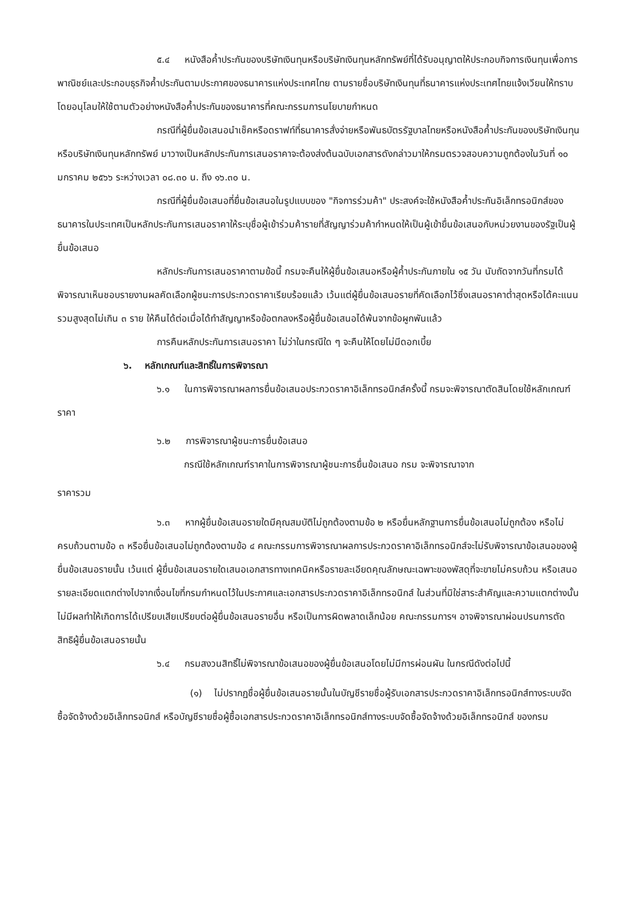๕.๔ หนังสือค้ำประกันของบริษัทเงินทุนหรือบริษัทเงินทุนหลักทรัพย์ที่ได้รับอนุญาตให้ประกอบกิจการเงินทุนเพื่อการพาณิชย์และประกอบธุรกิจค้ำประกันตามประกาศของธนาคารแห่งประเทศไทย ตามรายชื่อบริษัทเงินทุนที่ธนาคารแห่งประเทศไทยแจ้งเวียนให้ทราบ โดยอนุโลมให้ใช้ตามตัวอย่างหนังสือค้ำประกันของธนาคารที่คณะกรรมการนโยบายกำหนด
กรณีที่ผู้ยื่นข้อเสนอนำเช็คหรือดราฟท์ที่ธนาคารสั่งจ่ายหรือพันธบัตรรัฐบาลไทยหรือหนังสือค้ำประกันของบริษัทเงินทุนหรือบริษัทเงินทุนหลักทรัพย์ มาวางเป็นหลักประกันการเสนอราคาจะต้องส่งต้นฉบับเอกสารดังกล่าวมาให้กรมตรวจสอบความถูกต้องในวันที่ ๑๐ มกราคม ๒๕๖๖ ระหว่างเวลา ๐๘.๓๐ น. ถึง ๑๖.๓๐ น.
กรณีที่ผู้ยื่นข้อเสนอที่ยื่นข้อเสนอในรูปแบบของ "กิจการร่วมค้า" ประสงค์จะใช้หนังสือค้ำประกันอิเล็กทรอนิกส์ของธนาคารในประเทศเป็นหลักประกันการเสนอราคาให้ระบุชื่อผู้เข้าร่วมค้ารายที่สัญญาร่วมค้ากำหนดให้เป็นผู้เข้ายื่นข้อเสนอกับหน่วยงานของรัฐเป็นผู้ยื่นข้อเสนอ
หลักประกันการเสนอราคาตามข้อนี้ กรมจะคืนให้ผู้ยื่นข้อเสนอหรือผู้ค้ำประกันภายใน ๑๕ วัน นับถัดจากวันที่กรมได้พิจารณาเห็นชอบรายงานผลคัดเลือกผู้ชนะการประกวดราคาเรียบร้อยแล้ว เว้นแต่ผู้ยื่นข้อเสนอรายที่คัดเลือกไว้ซึ่งเสนอราคาต่ำสุดหรือได้คะแนนรวมสูงสุดไม่เกิน ๓ ราย ให้คืนได้ต่อเมื่อได้ทำสัญญาหรือข้อตกลงหรือผู้ยื่นข้อเสนอได้พ้นจากข้อผูกพันแล้ว
การคืนหลักประกันการเสนอราคา ไม่ว่าในกรณีใด ๆ จะคืนให้โดยไม่มีดอกเบี้ย
๖. หลักเกณฑ์และสิทธิ์ในการพิจารณา
๖.๑ ในการพิจารณาผลการยื่นข้อเสนอประกวดราคาอิเล็กทรอนิกส์ครั้งนี้ กรมจะพิจารณาตัดสินโดยใช้หลักเกณฑ์ ราคา
๖.๒ การพิจารณาผู้ชนะการยื่นข้อเสนอ
กรณีใช้หลักเกณฑ์ราคาในการพิจารณาผู้ชนะการยื่นข้อเสนอ กรม จะพิจารณาจาก
ราคารวม
๖.๓ หากผู้ยื่นข้อเสนอรายใดมีคุณสมบัติไม่ถูกต้องตามข้อ ๒ หรือยื่นหลักฐานการยื่นข้อเสนอไม่ถูกต้อง หรือไม่ครบถ้วนตามข้อ ๓ หรือยื่นข้อเสนอไม่ถูกต้องตามข้อ ๔ คณะกรรมการพิจารณาผลการประกวดราคาอิเล็กทรอนิกส์จะไม่รับพิจารณาข้อเสนอของผู้ยื่นข้อเสนอรายนั้น เว้นแต่ ผู้ยื่นข้อเสนอรายใดเสนอเอกสารทางเทคนิคหรือรายละเอียดคุณลักษณะเฉพาะของพัสดุที่จะขายไม่ครบถ้วน หรือเสนอรายละเอียดแตกต่างไปจากเงื่อนไขที่กรมกำหนดไว้ในประกาศและเอกสารประกวดราคาอิเล็กทรอนิกส์ ในส่วนที่มิใช่สาระสำคัญและความแตกต่างนั้นไม่มีผลทำให้เกิดการได้เปรียบเสียเปรียบต่อผู้ยื่นข้อเสนอรายอื่น หรือเป็นการผิดพลาดเล็กน้อย คณะกรรมการฯ อาจพิจารณาผ่อนปรนการตัดสิทธิผู้ยื่นข้อเสนอรายนั้น
๖.๔ กรมสงวนสิทธิ์ไม่พิจารณาข้อเสนอของผู้ยื่นข้อเสนอโดยไม่มีการผ่อนผัน ในกรณีดังต่อไปนี้
(๑) ไม่ปรากฏชื่อผู้ยื่นข้อเสนอรายนั้นในบัญชีรายชื่อผู้รับเอกสารประกวดราคาอิเล็กทรอนิกส์ทางระบบจัดซื้อจัดจ้างด้วยอิเล็กทรอนิกส์ หรือบัญชีรายชื่อผู้ซื้อเอกสารประกวดราคาอิเล็กทรอนิกส์ทางระบบจัดซื้อจัดจ้างด้วยอิเล็กทรอนิกส์ ของกรม